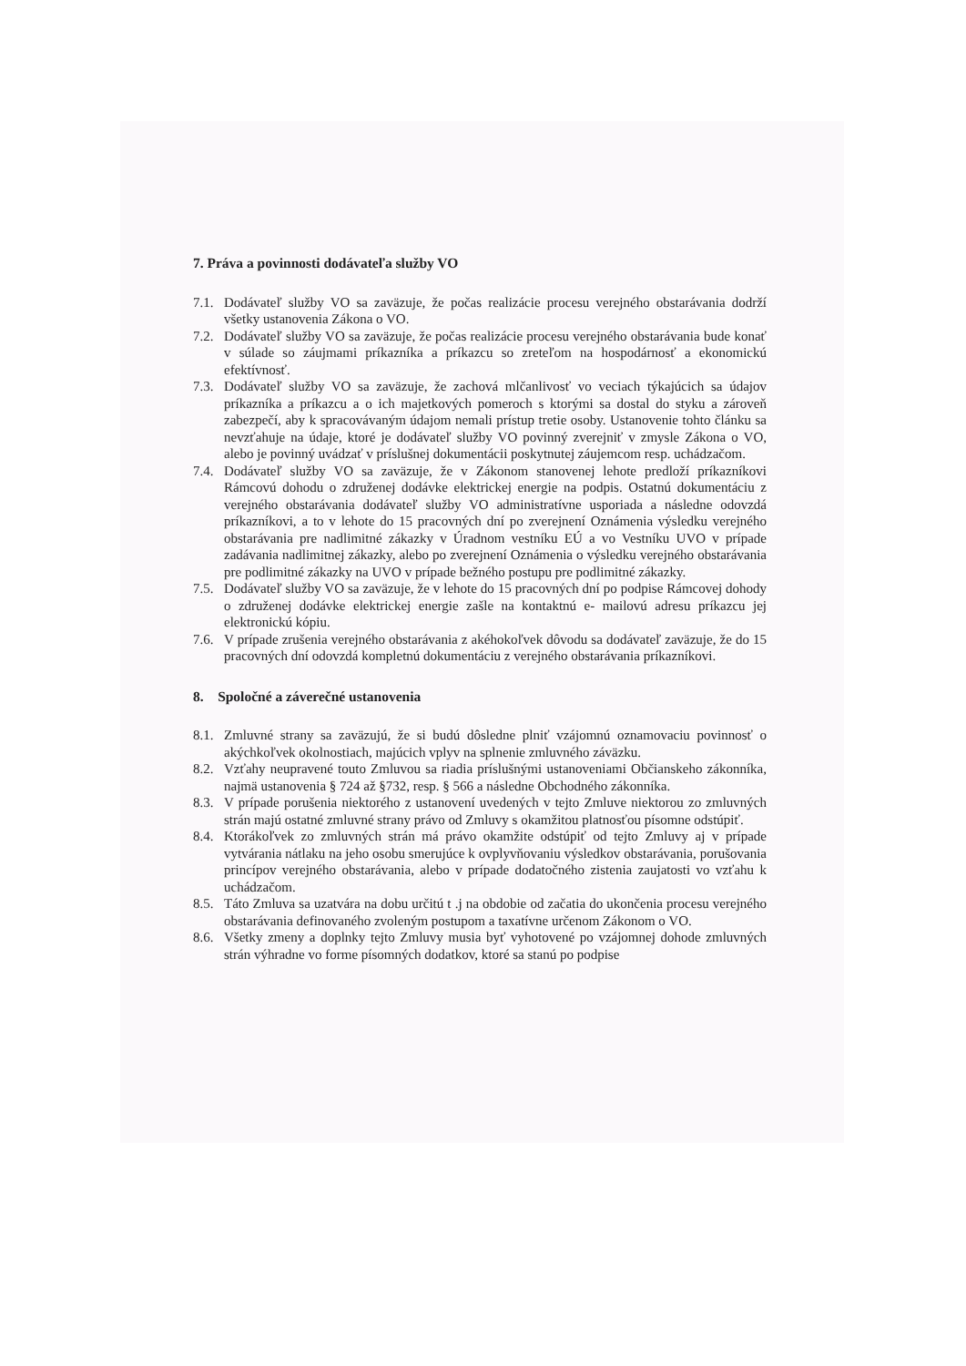7. Práva a povinnosti dodávateľa služby VO
7.1. Dodávateľ služby VO sa zaväzuje, že počas realizácie procesu verejného obstarávania dodrží všetky ustanovenia Zákona o VO.
7.2. Dodávateľ služby VO sa zaväzuje, že počas realizácie procesu verejného obstarávania bude konať v súlade so záujmami príkazníka a príkazcu so zreteľom na hospodárnosť a ekonomickú efektívnosť.
7.3. Dodávateľ služby VO sa zaväzuje, že zachová mlčanlivosť vo veciach týkajúcich sa údajov príkazníka a príkazcu a o ich majetkových pomeroch s ktorými sa dostal do styku a zároveň zabezpečí, aby k spracovávaným údajom nemali prístup tretie osoby. Ustanovenie tohto článku sa nevzťahuje na údaje, ktoré je dodávateľ služby VO povinný zverejniť v zmysle Zákona o VO, alebo je povinný uvádzať v príslušnej dokumentácii poskytnutej záujemcom resp. uchádzačom.
7.4. Dodávateľ služby VO sa zaväzuje, že v Zákonom stanovenej lehote predloží príkazníkovi Rámcovú dohodu o združenej dodávke elektrickej energie na podpis. Ostatnú dokumentáciu z verejného obstarávania dodávateľ služby VO administratívne usporiada a následne odovzdá príkazníkovi, a to v lehote do 15 pracovných dní po zverejnení Oznámenia výsledku verejného obstarávania pre nadlimitné zákazky v Úradnom vestníku EÚ a vo Vestníku UVO v prípade zadávania nadlimitnej zákazky, alebo po zverejnení Oznámenia o výsledku verejného obstarávania pre podlimitné zákazky na UVO v prípade bežného postupu pre podlimitné zákazky.
7.5. Dodávateľ služby VO sa zaväzuje, že v lehote do 15 pracovných dní po podpise Rámcovej dohody o združenej dodávke elektrickej energie zašle na kontaktnú e- mailovú adresu príkazcu jej elektronickú kópiu.
7.6. V prípade zrušenia verejného obstarávania z akéhokoľvek dôvodu sa dodávateľ zaväzuje, že do 15 pracovných dní odovzdá kompletnú dokumentáciu z verejného obstarávania príkazníkovi.
8. Spoločné a záverečné ustanovenia
8.1. Zmluvné strany sa zaväzujú, že si budú dôsledne plniť vzájomnú oznamovaciu povinnosť o akýchkoľvek okolnostiach, majúcich vplyv na splnenie zmluvného záväzku.
8.2. Vzťahy neupravené touto Zmluvou sa riadia príslušnými ustanoveniami Občianskeho zákonníka, najmä ustanovenia § 724 až §732, resp. § 566 a následne Obchodného zákonníka.
8.3. V prípade porušenia niektorého z ustanovení uvedených v tejto Zmluve niektorou zo zmluvných strán majú ostatné zmluvné strany právo od Zmluvy s okamžitou platnosťou písomne odstúpiť.
8.4. Ktorákoľvek zo zmluvných strán má právo okamžite odstúpiť od tejto Zmluvy aj v prípade vytvárania nátlaku na jeho osobu smerujúce k ovplyvňovaniu výsledkov obstarávania, porušovania princípov verejného obstarávania, alebo v prípade dodatočného zistenia zaujatosti vo vzťahu k uchádzačom.
8.5. Táto Zmluva sa uzatvára na dobu určitú t .j na obdobie od začatia do ukončenia procesu verejného obstarávania definovaného zvoleným postupom a taxatívne určenom Zákonom o VO.
8.6. Všetky zmeny a doplnky tejto Zmluvy musia byť vyhotovené po vzájomnej dohode zmluvných strán výhradne vo forme písomných dodatkov, ktoré sa stanú po podpise